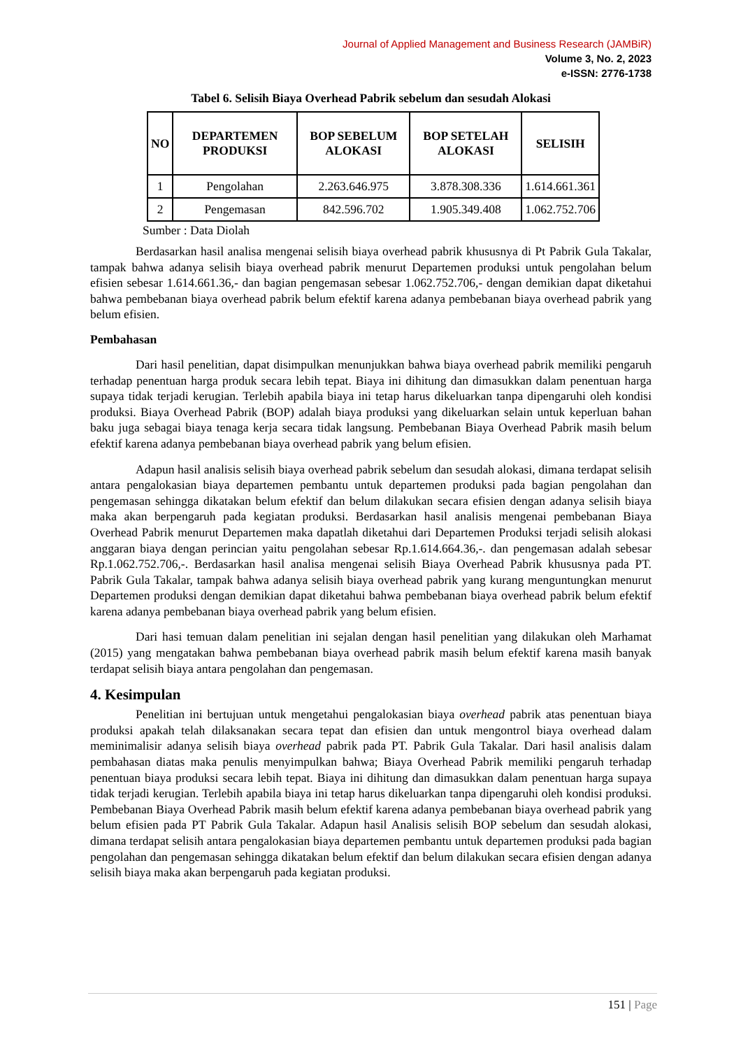Journal of Applied Management and Business Research (JAMBiR)
Volume 3, No. 2, 2023
e-ISSN: 2776-1738
Tabel 6. Selisih Biaya Overhead Pabrik sebelum dan sesudah Alokasi
| NO | DEPARTEMEN PRODUKSI | BOP SEBELUM ALOKASI | BOP SETELAH ALOKASI | SELISIH |
| --- | --- | --- | --- | --- |
| 1 | Pengolahan | 2.263.646.975 | 3.878.308.336 | 1.614.661.361 |
| 2 | Pengemasan | 842.596.702 | 1.905.349.408 | 1.062.752.706 |
Sumber : Data Diolah
Berdasarkan hasil analisa mengenai selisih biaya overhead pabrik khususnya di Pt Pabrik Gula Takalar, tampak bahwa adanya selisih biaya overhead pabrik menurut Departemen produksi untuk pengolahan belum efisien sebesar 1.614.661.36,- dan bagian pengemasan sebesar 1.062.752.706,- dengan demikian dapat diketahui bahwa pembebanan biaya overhead pabrik belum efektif karena adanya pembebanan biaya overhead pabrik yang belum efisien.
Pembahasan
Dari hasil penelitian, dapat disimpulkan menunjukkan bahwa biaya overhead pabrik memiliki pengaruh terhadap penentuan harga produk secara lebih tepat. Biaya ini dihitung dan dimasukkan dalam penentuan harga supaya tidak terjadi kerugian. Terlebih apabila biaya ini tetap harus dikeluarkan tanpa dipengaruhi oleh kondisi produksi. Biaya Overhead Pabrik (BOP) adalah biaya produksi yang dikeluarkan selain untuk keperluan bahan baku juga sebagai biaya tenaga kerja secara tidak langsung. Pembebanan Biaya Overhead Pabrik masih belum efektif karena adanya pembebanan biaya overhead pabrik yang belum efisien.
Adapun hasil analisis selisih biaya overhead pabrik sebelum dan sesudah alokasi, dimana terdapat selisih antara pengalokasian biaya departemen pembantu untuk departemen produksi pada bagian pengolahan dan pengemasan sehingga dikatakan belum efektif dan belum dilakukan secara efisien dengan adanya selisih biaya maka akan berpengaruh pada kegiatan produksi. Berdasarkan hasil analisis mengenai pembebanan Biaya Overhead Pabrik menurut Departemen maka dapatlah diketahui dari Departemen Produksi terjadi selisih alokasi anggaran biaya dengan perincian yaitu pengolahan sebesar Rp.1.614.664.36,-. dan pengemasan adalah sebesar Rp.1.062.752.706,-. Berdasarkan hasil analisa mengenai selisih Biaya Overhead Pabrik khususnya pada PT. Pabrik Gula Takalar, tampak bahwa adanya selisih biaya overhead pabrik yang kurang menguntungkan menurut Departemen produksi dengan demikian dapat diketahui bahwa pembebanan biaya overhead pabrik belum efektif karena adanya pembebanan biaya overhead pabrik yang belum efisien.
Dari hasi temuan dalam penelitian ini sejalan dengan hasil penelitian yang dilakukan oleh Marhamat (2015) yang mengatakan bahwa pembebanan biaya overhead pabrik masih belum efektif karena masih banyak terdapat selisih biaya antara pengolahan dan pengemasan.
4. Kesimpulan
Penelitian ini bertujuan untuk mengetahui pengalokasian biaya overhead pabrik atas penentuan biaya produksi apakah telah dilaksanakan secara tepat dan efisien dan untuk mengontrol biaya overhead dalam meminimalisir adanya selisih biaya overhead pabrik pada PT. Pabrik Gula Takalar. Dari hasil analisis dalam pembahasan diatas maka penulis menyimpulkan bahwa; Biaya Overhead Pabrik memiliki pengaruh terhadap penentuan biaya produksi secara lebih tepat. Biaya ini dihitung dan dimasukkan dalam penentuan harga supaya tidak terjadi kerugian. Terlebih apabila biaya ini tetap harus dikeluarkan tanpa dipengaruhi oleh kondisi produksi. Pembebanan Biaya Overhead Pabrik masih belum efektif karena adanya pembebanan biaya overhead pabrik yang belum efisien pada PT Pabrik Gula Takalar. Adapun hasil Analisis selisih BOP sebelum dan sesudah alokasi, dimana terdapat selisih antara pengalokasian biaya departemen pembantu untuk departemen produksi pada bagian pengolahan dan pengemasan sehingga dikatakan belum efektif dan belum dilakukan secara efisien dengan adanya selisih biaya maka akan berpengaruh pada kegiatan produksi.
151 | Page